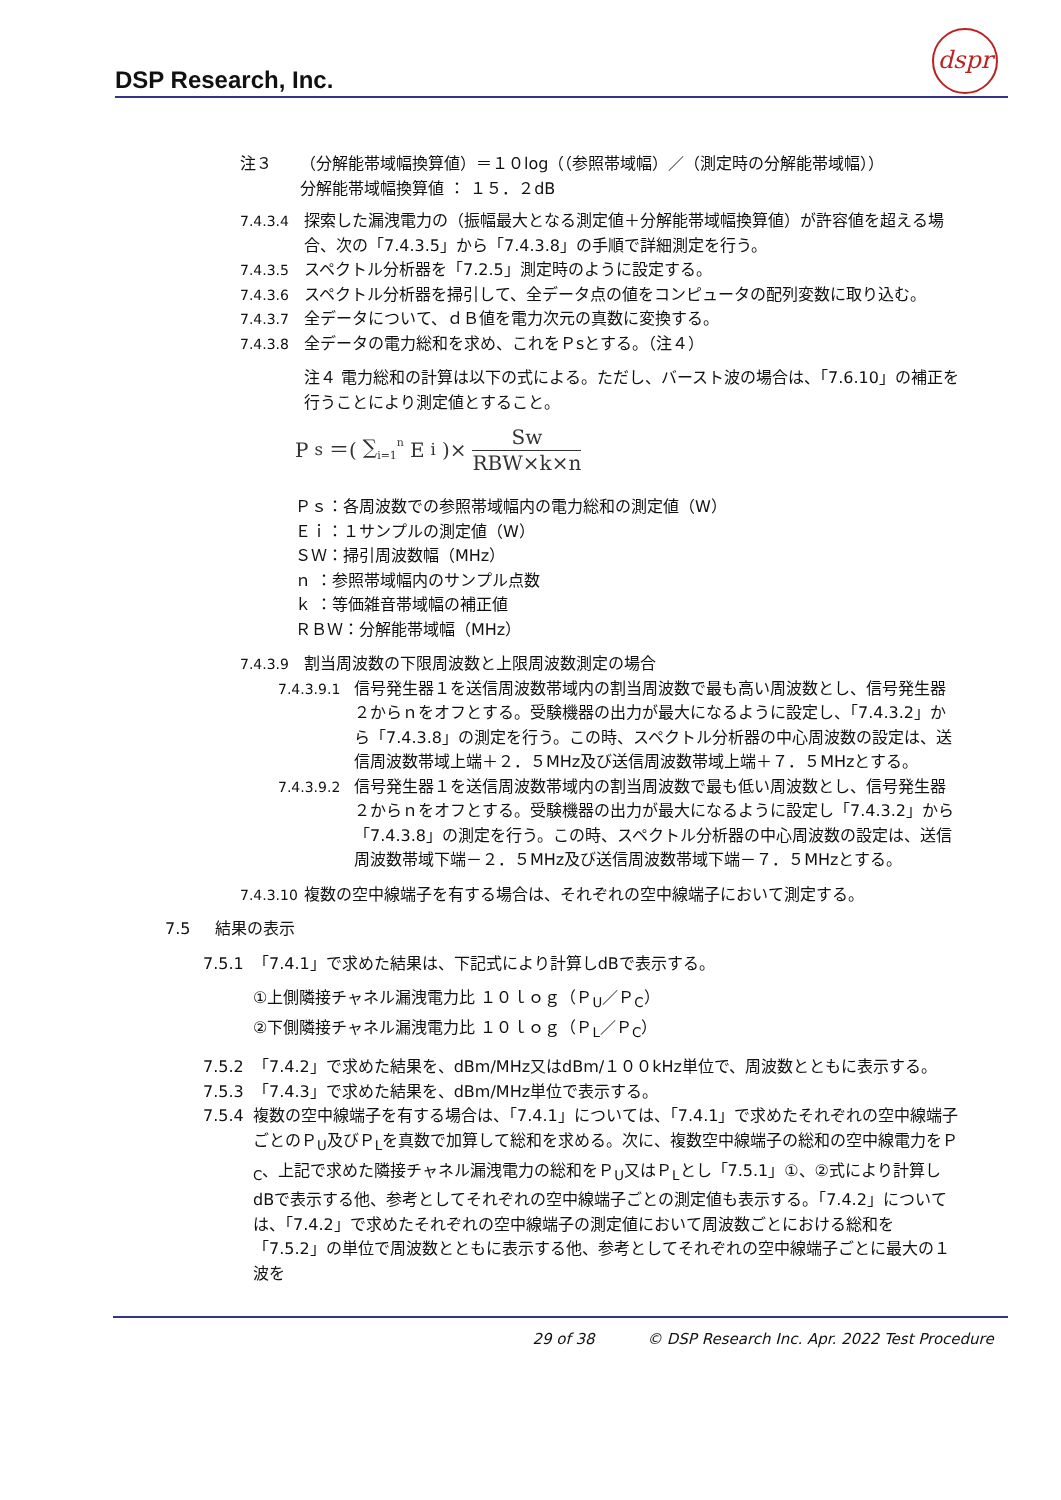DSP Research, Inc.
dspr
注３ （分解能帯域幅換算値）＝１０log（（参照帯域幅）／（測定時の分解能帯域幅））
分解能帯域幅換算値 ： １５．２dB
7.4.3.4 探索した漏洩電力の（振幅最大となる測定値＋分解能帯域幅換算値）が許容値を超える場合、次の「7.4.3.5」から「7.4.3.8」の手順で詳細測定を行う。
7.4.3.5 スペクトル分析器を「7.2.5」測定時のように設定する。
7.4.3.6 スペクトル分析器を掃引して、全データ点の値をコンピュータの配列変数に取り込む。
7.4.3.7 全データについて、ｄＢ値を電力次元の真数に変換する。
7.4.3.8 全データの電力総和を求め、これをＰsとする。（注４）
注４ 電力総和の計算は以下の式による。ただし、バースト波の場合は、「7.6.10」の補正を行うことにより測定値とすること。
P<sub>s</sub>＝( ∑<sub>i=1</sub><sup>n</sup> E<sub>i</sub> )× Sw RBW×k×n
Ｐｓ：各周波数での参照帯域幅内の電力総和の測定値（W）
Ｅｉ：１サンプルの測定値（W）
ＳＷ：掃引周波数幅（MHz）
ｎ ：参照帯域幅内のサンプル点数
ｋ ：等価雑音帯域幅の補正値
ＲＢＷ：分解能帯域幅（MHz）
7.4.3.9 割当周波数の下限周波数と上限周波数測定の場合
7.4.3.9.1 信号発生器１を送信周波数帯域内の割当周波数で最も高い周波数とし、信号発生器２からｎをオフとする。受験機器の出力が最大になるように設定し、「7.4.3.2」から「7.4.3.8」の測定を行う。この時、スペクトル分析器の中心周波数の設定は、送信周波数帯域上端＋２．５MHz及び送信周波数帯域上端＋７．５MHzとする。
7.4.3.9.2 信号発生器１を送信周波数帯域内の割当周波数で最も低い周波数とし、信号発生器２からｎをオフとする。受験機器の出力が最大になるように設定し「7.4.3.2」から「7.4.3.8」の測定を行う。この時、スペクトル分析器の中心周波数の設定は、送信周波数帯域下端－２．５MHz及び送信周波数帯域下端－７．５MHzとする。
7.4.3.10
複数の空中線端子を有する場合は、それぞれの空中線端子において測定する。
7.5 結果の表示
7.5.1 「7.4.1」で求めた結果は、下記式により計算しdBで表示する。
①上側隣接チャネル漏洩電力比 １０ｌｏｇ（Ｐ<sub>U</sub>／Ｐ<sub>C</sub>）
②下側隣接チャネル漏洩電力比 １０ｌｏｇ（Ｐ<sub>L</sub>／Ｐ<sub>C</sub>）
7.5.2 「7.4.2」で求めた結果を、dBm/MHz又はdBm/１００kHz単位で、周波数とともに表示する。
7.5.3 「7.4.3」で求めた結果を、dBm/MHz単位で表示する。
7.5.4 複数の空中線端子を有する場合は、「7.4.1」については、「7.4.1」で求めたそれぞれの空中線端子ごとのＰ<sub>U</sub>及びＰ<sub>L</sub>を真数で加算して総和を求める。次に、複数空中線端子の総和の空中線電力をＰ<sub>C</sub>、上記で求めた隣接チャネル漏洩電力の総和をＰ<sub>U</sub>又はＰ<sub>L</sub>とし「7.5.1」①、②式により計算しdBで表示する他、参考としてそれぞれの空中線端子ごとの測定値も表示する。「7.4.2」については、「7.4.2」で求めたそれぞれの空中線端子の測定値において周波数ごとにおける総和を「7.5.2」の単位で周波数とともに表示する他、参考としてそれぞれの空中線端子ごとに最大の１波を
29 of 38 © DSP Research Inc. Apr. 2022 Test Procedure